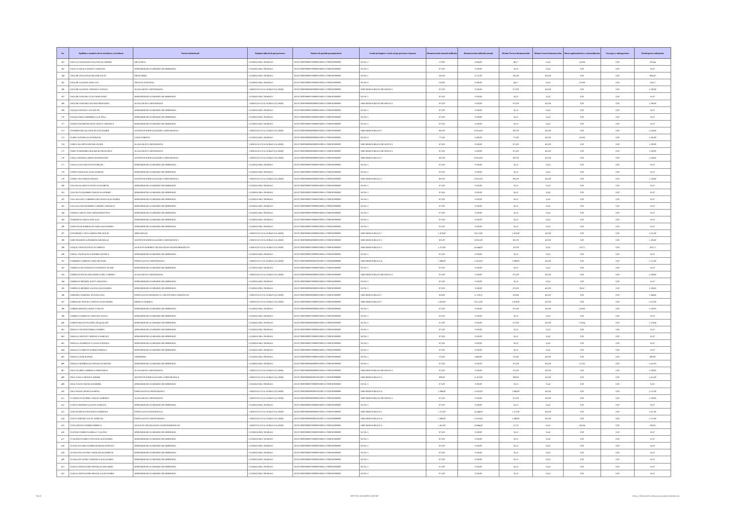| No. | Apellidos y nombres de los servidores y servidoras | Puesto Institucional | Regimen laboral al que pertenece | Número de partida presupuestaria | Grado jerárquico o escala al que pertenece el puesto | Remuneración mensual unificada | Remuneración unificada (anual) | Décimo Tercera Remuneración | Décima Cuarta Remuneración | Horas suplementarias y extraordinarias | Encargos y subrogaciones | Total ingresos adicionales |
| --- | --- | --- | --- | --- | --- | --- | --- | --- | --- | --- | --- | --- |
| 362 | CHULCA CHAQUINGA WILSON WLADIMIR | MECANICO | 2.CODIGO DEL TRABAJO | 202207200000000870000000500051170000100000000 | NIVEL 2 | 578,00 | 6.936,00 | 48,17 | 35,42 | 216,86 | 0,00 | 300,44 |
| 363 | CHULCA MAILA WENDY CAROLINA | OPERADOR DE ACABADOS DE IMPRESION | 2.CODIGO DEL TRABAJO | 202207200000000870000000500051170000100000000 | NIVEL 5 | 675,00 | 8.100,00 | 56,25 | 35,42 | 0,00 | 0,00 | 91,67 |
| 364 | CHULDE CHALAPUD HOLGER ISAAC | MENSAJERO | 2.CODIGO DEL TRABAJO | 202207200000000010000000100051170000100000000 | NIVEL 1 | 561,00 | 6.732,00 | 561,00 | 425,00 | 0,00 | 0,00 | 986,00 |
| 365 | CHULDE GUZMAN JOSE LUIS | TECNICO INTEGRAL | 2.CODIGO DEL TRABAJO | 202207200000000870000000500051170000100000000 | NIVEL 8 | 530,00 | 6.360,00 | 44,17 | 35,42 | 276,99 | 0,00 | 356,57 |
| 366 | CHULDE GUZMAN VERONICA NATALY | AUXILIAR EN CARTOGRAFIA | 1.SERVICIO CIVIL PUBLICO (LOSEP) | 202207200000000860000000100051170000100000000 | SERVIDOR PUBLICO DE APOYO 3 | 675,00 | 8.100,00 | 675,00 | 425,00 | 0,00 | 0,00 | 1.100,00 |
| 367 | CHULDE SANCHEZ JUAN FERNANDO | OPERADOR DE ACABADOS DE IMPRESION | 2.CODIGO DEL TRABAJO | 202207200000000870000000500051170000100000000 | NIVEL 5 | 675,00 | 8.100,00 | 56,25 | 35,42 | 0,00 | 0,00 | 91,67 |
| 368 | CHULDE SANCHEZ WILSON FERNANDO | AUXILIAR EN CARTOGRAFIA | 1.SERVICIO CIVIL PUBLICO (LOSEP) | 202207200000000860000000100051170000100000000 | SERVIDOR PUBLICO DE APOYO 3 | 675,00 | 8.100,00 | 675,00 | 425,00 | 0,00 | 0,00 | 1.100,00 |
| 369 | CHUQUIN PONCE LUIS DAVID | OPERADOR DE ACABADOS DE IMPRESION | 2.CODIGO DEL TRABAJO | 202207200000000870000000500051170000100000000 | NIVEL 5 | 675,00 | 8.100,00 | 56,25 | 35,42 | 0,00 | 0,00 | 91,67 |
| 370 | CHUQUITARCO HERRERA LUIS PAUL | OPERADOR DE ACABADOS DE IMPRESION | 2.CODIGO DEL TRABAJO | 202207200000000870000000500051170000100000000 | NIVEL 5 | 675,00 | 8.100,00 | 56,25 | 35,42 | 0,00 | 0,00 | 91,67 |
| 371 | CHURUCHUMBI PACHITO GRACE VERONICA | OPERADOR DE ACABADOS DE IMPRESION | 2.CODIGO DEL TRABAJO | 202207200000000870000000500051170000100000000 | NIVEL 5 | 675,00 | 8.100,00 | 56,25 | 35,42 | 0,00 | 0,00 | 91,67 |
| 372 | CISNEROS REVELO DAVID ALEXANDER | ASISTENTE ESPECIALIZADO CARTOGRAFIA I | 1.SERVICIO CIVIL PUBLICO (LOSEP) | 202207200000000860000000100051170000100000000 | SERVIDOR PUBLICO 2 | 901,00 | 10.812,00 | 901,00 | 425,00 | 0,00 | 0,00 | 1.326,00 |
| 373 | CLERI CAICEDO LUIS PATRICIO | COLECTORISTA | 2.CODIGO DEL TRABAJO | 202207200000000860000000100051170000100000000 | NIVEL 9 | 775,00 | 9.300,00 | 775,00 | 425,00 | 193,80 | 0,00 | 1.393,80 |
| 374 | COBA CALUPIÑA NESTOR JAVIER | AUXILIAR EN CARTOGRAFIA | 1.SERVICIO CIVIL PUBLICO (LOSEP) | 202207200000000860000000100051170000100000000 | SERVIDOR PUBLICO DE APOYO 3 | 675,00 | 8.100,00 | 675,00 | 425,00 | 0,00 | 0,00 | 1.100,00 |
| 375 | COBA TUMIPAMBA MAURICIO FRANCISCO | AUXILIAR EN CARTOGRAFIA | 1.SERVICIO CIVIL PUBLICO (LOSEP) | 202207200000000860000000100051170000100000000 | SERVIDOR PUBLICO DE APOYO 3 | 675,00 | 8.100,00 | 675,00 | 425,00 | 0,00 | 0,00 | 1.100,00 |
| 376 | COELLO BAIDAL JORGE WASHINGTON | ASISTENTE ESPECIALIZADO CARTOGRAFIA I | 1.SERVICIO CIVIL PUBLICO (LOSEP) | 202207200000000860000000100051170000100000000 | SERVIDOR PUBLICO 2 | 901,00 | 10.812,00 | 901,00 | 425,00 | 0,00 | 0,00 | 1.326,00 |
| 377 | COELLO GALARZA TANYA BELEN | OPERADOR DE ACABADOS DE IMPRESION | 2.CODIGO DEL TRABAJO | 202207200000000870000000500051170000100000000 | NIVEL 5 | 675,00 | 8.100,00 | 56,25 | 35,42 | 0,00 | 0,00 | 91,67 |
| 378 | COFRE GONZALEZ AXEL DAMIAN | OPERADOR DE ACABADOS DE IMPRESION | 2.CODIGO DEL TRABAJO | 202207200000000870000000500051170000100000000 | NIVEL 5 | 675,00 | 8.100,00 | 56,25 | 35,42 | 0,00 | 0,00 | 91,67 |
| 379 | COFRE VEGA DIEGO EFRAIN | ASISTENTE ESPECIALIZADO CARTOGRAFIA I | 1.SERVICIO CIVIL PUBLICO (LOSEP) | 202207200000000860000000100051170000100000000 | SERVIDOR PUBLICO 2 | 901,00 | 10.812,00 | 901,00 | 425,00 | 0,00 | 0,00 | 1.326,00 |
| 380 | COLCHA HUARACA FANNY ELIZABETH | OPERADOR DE ACABADOS DE IMPRESION | 2.CODIGO DEL TRABAJO | 202207200000000870000000500051170000100000000 | NIVEL 5 | 675,00 | 8.100,00 | 56,25 | 35,42 | 0,00 | 0,00 | 91,67 |
| 381 | COLCHA TUQUERRES JINSON WLADIMIR | OPERADOR DE ACABADOS DE IMPRESION | 2.CODIGO DEL TRABAJO | 202207200000000870000000500051170000100000000 | NIVEL 5 | 675,00 | 8.100,00 | 56,25 | 35,42 | 0,00 | 0,00 | 91,67 |
| 382 | COLLAGUAZO CARRERA GEOVANNA ALEXANDRA | OPERADOR DE ACABADOS DE IMPRESION | 2.CODIGO DEL TRABAJO | 202207200000000870000000500051170000100000000 | NIVEL 5 | 675,00 | 8.100,00 | 56,25 | 35,42 | 0,00 | 0,00 | 91,67 |
| 383 | COLLAGUAZO RAMIREZ CARMEN VERONICA | OPERADOR DE ACABADOS DE IMPRESION | 2.CODIGO DEL TRABAJO | 202207200000000870000000500051170000100000000 | NIVEL 5 | 675,00 | 8.100,00 | 56,25 | 35,42 | 0,00 | 0,00 | 91,67 |
| 384 | CONDO GARCIA NATIVIDAD ERNESTINA | OPERADOR DE ACABADOS DE IMPRESION | 2.CODIGO DEL TRABAJO | 202207200000000870000000500051170000100000000 | NIVEL 5 | 675,00 | 8.100,00 | 56,25 | 35,42 | 0,00 | 0,00 | 91,67 |
| 385 | CONDOR GUAMAN JOSE LUIS | OPERADOR DE ACABADOS DE IMPRESION | 2.CODIGO DEL TRABAJO | 202207200000000870000000500051170000100000000 | NIVEL 5 | 675,00 | 8.100,00 | 56,25 | 35,42 | 0,00 | 0,00 | 91,67 |
| 386 | CONSTANTE BARRAGAN AIDA ALEXANDRA | OPERADOR DE ACABADOS DE IMPRESION | 2.CODIGO DEL TRABAJO | 202207200000000870000000500051170000100000000 | NIVEL 5 | 675,00 | 8.100,00 | 56,25 | 35,42 | 0,00 | 0,00 | 91,67 |
| 387 | CONTRERAS VEGA XIMENA DEL ROCIO | ABOGADO III | 1.SERVICIO CIVIL PUBLICO (LOSEP) | 202207200000000010000000100051170000100000000 | SERVIDOR PUBLICO 7 | 1.676,00 | 20.112,00 | 1.676,00 | 425,00 | 0,00 | 0,00 | 2.101,00 |
| 388 | COPO PAZMIÑO KATHERINE MICHELLE | ASISTENTE ESPECIALIZADO CARTOGRAFIA I | 1.SERVICIO CIVIL PUBLICO (LOSEP) | 202207200000000860000000100051170000100000000 | SERVIDOR PUBLICO 2 | 901,00 | 10.812,00 | 901,00 | 425,00 | 0,00 | 0,00 | 1.326,00 |
| 389 | COQUE CONSTANTE ELVIS MIREYA | ANALISTA SOPORTE TECNOLOGIAS GEOINFORMATICAS | 1.SERVICIO CIVIL PUBLICO (LOSEP) | 202207200000000870000000500051170000100000000 | SERVIDOR PUBLICO 5 | 1.212,00 | 14.544,00 | 101,00 | 35,42 | 128,71 | 0,00 | 265,13 |
| 390 | CORAL VALENZUELA ANDREA GISSELA | OPERADOR DE ACABADOS DE IMPRESION | 2.CODIGO DEL TRABAJO | 202207200000000870000000500051170000100000000 | NIVEL 5 | 675,00 | 8.100,00 | 56,25 | 35,42 | 0,00 | 0,00 | 91,67 |
| 391 | CORDERO CARRION JAIRO MICHAEL | ESPECIALISTA CARTOGRAFIA I | 1.SERVICIO CIVIL PUBLICO (LOSEP) | 202207200000000860000100100071170020288888888 | SERVIDOR PUBLICO 4 | 1.086,00 | 13.032,00 | 1.086,00 | 425,00 | 0,00 | 0,00 | 1.511,00 |
| 392 | CORDOVA BUSTAMANTE JONATHAN JAVIER | OPERADOR DE ACABADOS DE IMPRESION | 2.CODIGO DEL TRABAJO | 202207200000000870000000500051170000100000000 | NIVEL 5 | 675,00 | 8.100,00 | 56,25 | 35,42 | 0,00 | 0,00 | 91,67 |
| 393 | CORDOVA ENCALADA MONICA DEL CARMEN | AUXILIAR EN CARTOGRAFIA | 1.SERVICIO CIVIL PUBLICO (LOSEP) | 202207200000000860000000100051170000100000000 | SERVIDOR PUBLICO DE APOYO 3 | 675,00 | 8.100,00 | 675,00 | 425,00 | 0,00 | 0,00 | 1.100,00 |
| 394 | CORDOVA MENDEZ KATTY JOHANNA | OPERADOR DE ACABADOS DE IMPRESION | 2.CODIGO DEL TRABAJO | 202207200000000870000000500051170000100000000 | NIVEL 5 | 675,00 | 8.100,00 | 56,25 | 35,42 | 0,00 | 0,00 | 91,67 |
| 395 | CORDOVA MENDEZ LILIANA ALEXANDRA | OPERADOR DE ACABADOS DE IMPRESION | 2.CODIGO DEL TRABAJO | 202207200000000860000000100051170000100000000 | NIVEL 5 | 675,00 | 8.100,00 | 675,00 | 425,00 | 89,92 | 0,00 | 1.189,92 |
| 396 | CORONEL CORONEL ANA PAULINA | ESPECIALISTA GEOMATICA 2 DE ESTUDIOS TEMATICOS | 1.SERVICIO CIVIL PUBLICO (LOSEP) | 202207200000000860000000100051170000100000000 | SERVIDOR PUBLICO 1 | 959,96 | 11.519,52 | 959,96 | 425,00 | 0,00 | 0,00 | 1.384,96 |
| 397 | CORRALES TRAVEZ VANESSA ALEXANDRA | MEDICO GENERAL | 1.SERVICIO CIVIL PUBLICO (LOSEP) | 202207200000000010000000100051170000100000000 | SERVIDOR PUBLICO 7 | 1.676,00 | 20.112,00 | 1.676,00 | 425,00 | 0,00 | 0,00 | 2.101,00 |
| 398 | CORREA BENITEZ JIMMY CARLOS | OPERADOR DE ACABADOS DE IMPRESION | 2.CODIGO DEL TRABAJO | 202207200000000860000000100051170000100000000 | NIVEL 5 | 675,00 | 8.100,00 | 675,00 | 425,00 | 238,85 | 0,00 | 1.338,85 |
| 399 | CORREA SANDOVAL CRISTIAN ISAIAS | OPERADOR DE ACABADOS DE IMPRESION | 2.CODIGO DEL TRABAJO | 202207200000000870000000500051170000100000000 | NIVEL 5 | 675,00 | 8.100,00 | 56,25 | 35,42 | 0,00 | 0,00 | 91,67 |
| 400 | CORTES BAUTISTA SOFIA JACQUELINE | OPERADOR DE ACABADOS DE IMPRESION | 2.CODIGO DEL TRABAJO | 202207200000000860000000100051170000100000000 | NIVEL 5 | 675,00 | 8.100,00 | 675,00 | 425,00 | 279,64 | 0,00 | 1.379,64 |
| 401 | CRIOLLO AÑAMISI PABLO ANDRES | OPERADOR DE ACABADOS DE IMPRESION | 2.CODIGO DEL TRABAJO | 202207200000000870000000500051170000100000000 | NIVEL 5 | 675,00 | 8.100,00 | 56,25 | 35,42 | 0,00 | 0,00 | 91,67 |
| 402 | CRIOLLO APUNTE VERONICA NARCIZA | OPERADOR DE ACABADOS DE IMPRESION | 2.CODIGO DEL TRABAJO | 202207200000000870000000500051170000100000000 | NIVEL 5 | 675,00 | 8.100,00 | 56,25 | 35,42 | 0,00 | 0,00 | 91,67 |
| 403 | CRIOLLO ASIMBAYA VIVIANA NATHALY | OPERADOR DE ACABADOS DE IMPRESION | 2.CODIGO DEL TRABAJO | 202207200000000870000000500051170000100000000 | NIVEL 5 | 675,00 | 8.100,00 | 56,25 | 35,42 | 0,00 | 0,00 | 91,67 |
| 404 | CRIOLLO CABEZAS NORMA FABIOLA | OPERADOR DE ACABADOS DE IMPRESION | 2.CODIGO DEL TRABAJO | 202207200000000870000000500051170000100000000 | NIVEL 5 | 675,00 | 8.100,00 | 56,25 | 35,42 | 0,00 | 0,00 | 91,67 |
| 405 | CRIOLLO JOSE RAFAEL | JARDINERO | 2.CODIGO DEL TRABAJO | 202207200000000010000000100051170000100000000 | NIVEL 3 | 555,00 | 6.660,00 | 555,00 | 425,00 | 0,00 | 0,00 | 980,00 |
| 406 | CRIOLLO RODRIGUEZ FRANKLIN RAFAEL | OPERADOR DE ACABADOS DE IMPRESION | 2.CODIGO DEL TRABAJO | 202207200000000860000000100051170000100000000 | NIVEL 5 | 675,00 | 8.100,00 | 675,00 | 425,00 | 311,83 | 0,00 | 1.411,83 |
| 407 | CRUZ FLORES GABRIELA MARGARITA | AUXILIAR EN CARTOGRAFIA | 1.SERVICIO CIVIL PUBLICO (LOSEP) | 202207200000000860000000100051170000100000000 | SERVIDOR PUBLICO DE APOYO 3 | 675,00 | 8.100,00 | 675,00 | 425,00 | 0,00 | 0,00 | 1.100,00 |
| 408 | CRUZ NAULA MONICA MISHEL | ASISTENTE ESPECIALIZADO CARTOGRAFIA II | 1.SERVICIO CIVIL PUBLICO (LOSEP) | 202207200000000860000100100071170020288888888 | SERVIDOR PUBLICO 3 | 986,00 | 11.832,00 | 986,00 | 425,00 | 0,00 | 0,00 | 1.411,00 |
| 409 | CRUZ NAVAS JOHANA MARIBEL | OPERADOR DE ACABADOS DE IMPRESION | 2.CODIGO DEL TRABAJO | 202207200000000870000000500051170000100000000 | NIVEL 5 | 675,00 | 8.100,00 | 56,25 | 35,42 | 0,00 | 0,00 | 91,67 |
| 410 | CRUZ ROJAS JESSICA KARINA | ESPECIALISTA CARTOGRAFIA I | 1.SERVICIO CIVIL PUBLICO (LOSEP) | 202207200000000860000100100071170020288888888 | SERVIDOR PUBLICO 4 | 1.086,00 | 13.032,00 | 1.086,00 | 425,00 | 0,00 | 0,00 | 1.511,00 |
| 411 | CUAMACAS FLOREZ CARLOS ALBERTO | AUXILIAR EN CARTOGRAFIA | 1.SERVICIO CIVIL PUBLICO (LOSEP) | 202207200000000860000000100051170000100000000 | SERVIDOR PUBLICO DE APOYO 3 | 675,00 | 8.100,00 | 675,00 | 425,00 | 0,00 | 0,00 | 1.100,00 |
| 412 | CUENCA RIOFRIO LILIANA NARCIZA | OPERADOR DE ACABADOS DE IMPRESION | 2.CODIGO DEL TRABAJO | 202207200000000870000000500051170000100000000 | NIVEL 5 | 675,00 | 8.100,00 | 56,25 | 35,42 | 0,00 | 0,00 | 91,67 |
| 413 | CUESTA MOLESTINA ROSA GARDENIA | ESPECIALISTA GEOGRAFIA II | 1.SERVICIO CIVIL PUBLICO (LOSEP) | 202207200000000860000000100051170000100000000 | SERVIDOR PUBLICO 5 | 1.212,00 | 14.544,00 | 1.212,00 | 425,00 | 0,00 | 0,00 | 1.637,00 |
| 414 | CUEVA JIMENEZ ZULAY MARIVEL | ESPECIALISTA CARTOGRAFIA I | 1.SERVICIO CIVIL PUBLICO (LOSEP) | 202207200000000860000100100071170020288888888 | SERVIDOR PUBLICO 4 | 1.086,00 | 13.032,00 | 1.086,00 | 425,00 | 0,00 | 0,00 | 1.511,00 |
| 415 | CUEVA ROJAS ANDREA REBECA | ANALISTA TECNOLOGIAS GEOINFORMATICAS | 1.SERVICIO CIVIL PUBLICO (LOSEP) | 202207200000000870000000500051170000100000000 | SERVIDOR PUBLICO 6 | 1.412,00 | 16.944,00 | 117,67 | 35,42 | 245,84 | 0,00 | 398,92 |
| 416 | CUICHAN SIMBA NAJHELLY YULISSA | OPERADOR DE ACABADOS DE IMPRESION | 2.CODIGO DEL TRABAJO | 202207200000000870000000500051170000100000000 | NIVEL 5 | 675,00 | 8.100,00 | 56,25 | 35,42 | 0,00 | 0,00 | 91,67 |
| 417 | CUJILEMA FLORES SANTIAGO ALEJANDRO | OPERADOR DE ACABADOS DE IMPRESION | 2.CODIGO DEL TRABAJO | 202207200000000870000000500051170000100000000 | NIVEL 5 | 675,00 | 8.100,00 | 56,25 | 35,42 | 0,00 | 0,00 | 91,67 |
| 418 | CUNALATA AMUGUIMBA MYRIAM NATHALY | OPERADOR DE ACABADOS DE IMPRESION | 2.CODIGO DEL TRABAJO | 202207200000000870000000500051170000100000000 | NIVEL 5 | 675,00 | 8.100,00 | 56,25 | 35,42 | 0,00 | 0,00 | 91,67 |
| 419 | CUNALATA JACOME CAROLINA ELIZABETH | OPERADOR DE ACABADOS DE IMPRESION | 2.CODIGO DEL TRABAJO | 202207200000000870000000500051170000100000000 | NIVEL 5 | 675,00 | 8.100,00 | 56,25 | 35,42 | 0,00 | 0,00 | 91,67 |
| 420 | CUNALATA NUÑEZ VERONICA ALEXANDRA | OPERADOR DE ACABADOS DE IMPRESION | 2.CODIGO DEL TRABAJO | 202207200000000870000000500051170000100000000 | NIVEL 5 | 675,00 | 8.100,00 | 56,25 | 35,42 | 0,00 | 0,00 | 91,67 |
| 421 | CURCO CHITALOGRO FRANKLIN EDUARDO | OPERADOR DE ACABADOS DE IMPRESION | 2.CODIGO DEL TRABAJO | 202207200000000870000000500051170000100000000 | NIVEL 5 | 675,00 | 8.100,00 | 56,25 | 35,42 | 0,00 | 0,00 | 91,67 |
| 422 | CURCO CHITALOGRO MAGOLA ALEXANDRA | OPERADOR DE ACABADOS DE IMPRESION | 2.CODIGO DEL TRABAJO | 202207200000000870000000500051170000100000000 | NIVEL 5 | 675,00 | 8.100,00 | 56,25 | 35,42 | 0,00 | 0,00 | 91,67 |
7 de 26 INSTITUTO GEOGRÁFICO MILITAR
literal_c_Remuneracion_mensual_por_puesto_Diciembre.xlsx